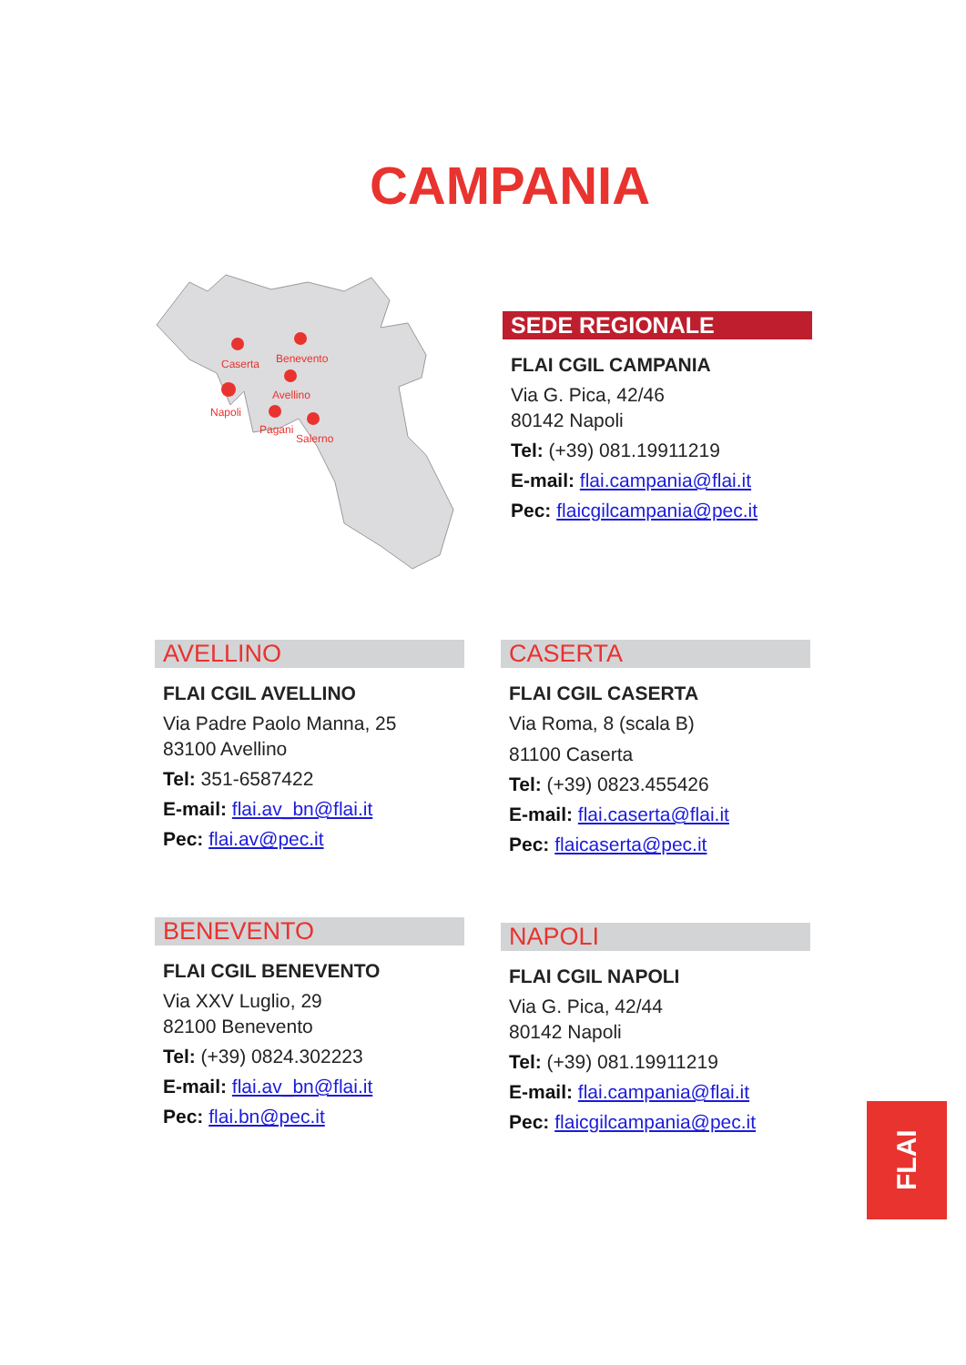CAMPANIA
Caserta
Benevento
Avellino
Napoli
Pagani
Salerno
SEDE REGIONALE
FLAI CGIL CAMPANIA
Via G. Pica, 42/46
80142 Napoli
Tel: (+39) 081.19911219
E-mail: flai.campania@flai.it
Pec: flaicgilcampania@pec.it
AVELLINO
FLAI CGIL AVELLINO
Via Padre Paolo Manna, 25
83100 Avellino
Tel: 351-6587422
E-mail: flai.av_bn@flai.it
Pec: flai.av@pec.it
CASERTA
FLAI CGIL CASERTA
Via Roma, 8 (scala B)
81100 Caserta
Tel: (+39) 0823.455426
E-mail: flai.caserta@flai.it
Pec: flaicaserta@pec.it
BENEVENTO
FLAI CGIL BENEVENTO
Via XXV Luglio, 29
82100 Benevento
Tel: (+39) 0824.302223
E-mail: flai.av_bn@flai.it
Pec: flai.bn@pec.it
NAPOLI
FLAI CGIL NAPOLI
Via G. Pica, 42/44
80142 Napoli
Tel: (+39) 081.19911219
E-mail: flai.campania@flai.it
Pec: flaicgilcampania@pec.it
FLAI